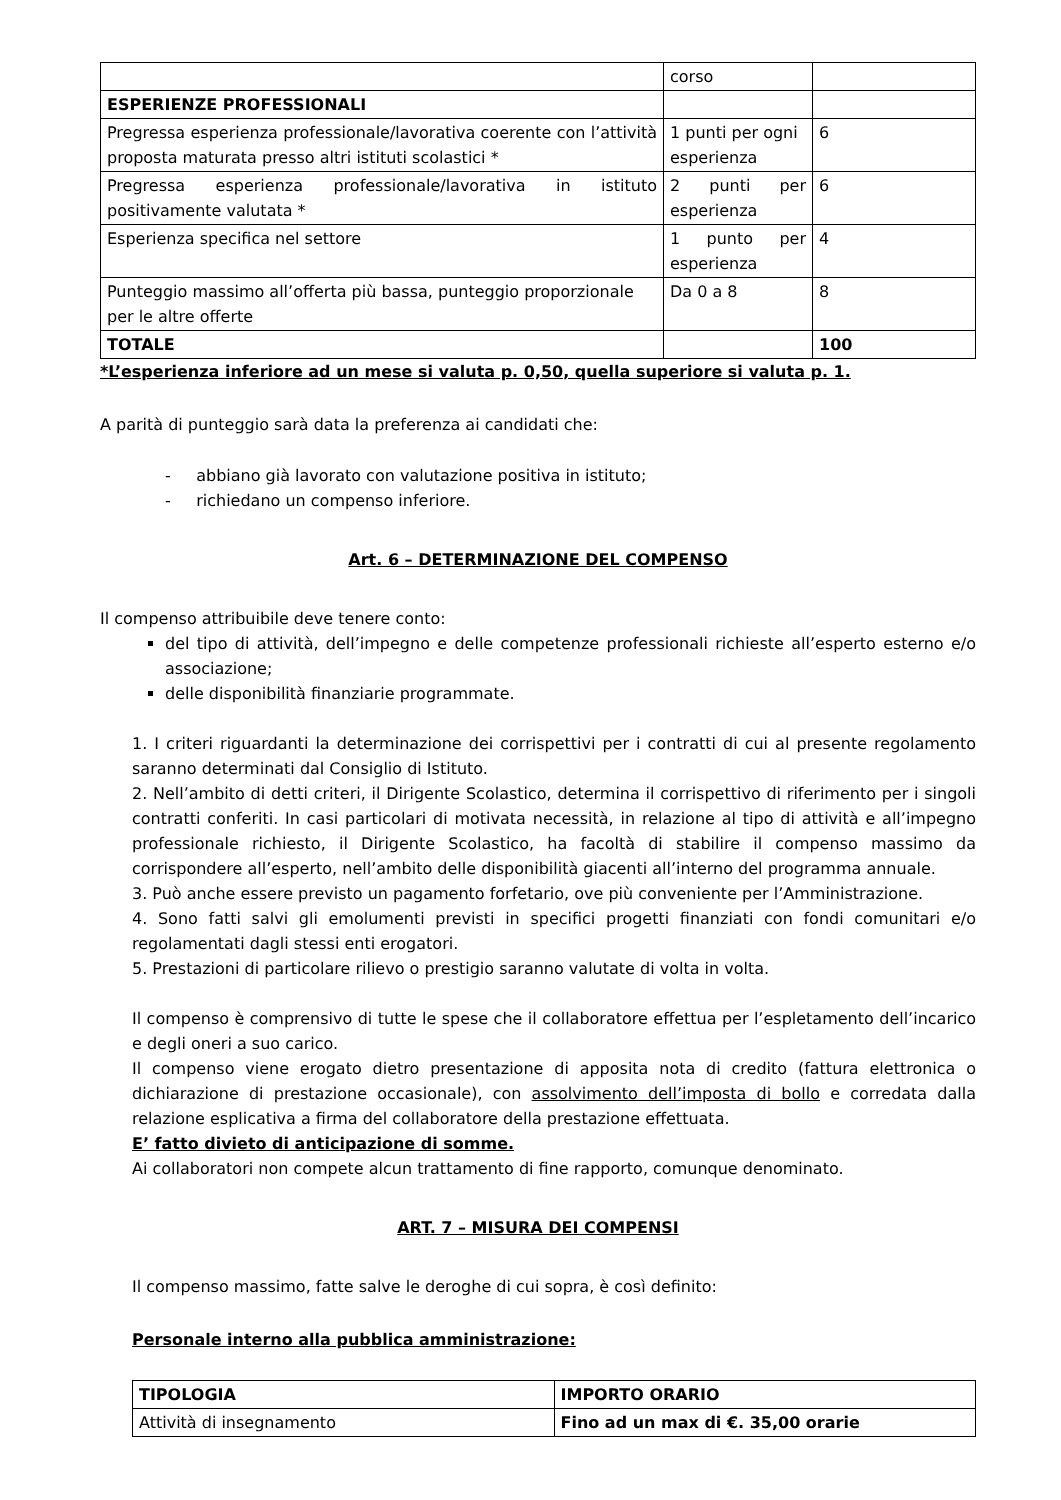| | corso | |
| ESPERIENZE PROFESSIONALI | | |
| Pregressa esperienza professionale/lavorativa coerente con l’attività proposta maturata presso altri istituti scolastici * | 1 punti per ogni esperienza | 6 |
| Pregressa esperienza professionale/lavorativa in istituto positivamente valutata * | 2 punti per esperienza | 6 |
| Esperienza specifica nel settore | 1 punto per esperienza | 4 |
| Punteggio massimo all’offerta più bassa, punteggio proporzionale per le altre offerte | Da 0 a 8 | 8 |
| TOTALE | | 100 |
*L’esperienza inferiore ad un mese si valuta p. 0,50, quella superiore si valuta p. 1.
A parità di punteggio sarà data la preferenza ai candidati che:
- abbiano già lavorato con valutazione positiva in istituto;
- richiedano un compenso inferiore.
Art. 6 – DETERMINAZIONE DEL COMPENSO
Il compenso attribuibile deve tenere conto:
del tipo di attività, dell’impegno e delle competenze professionali richieste all’esperto esterno e/o associazione;
delle disponibilità finanziarie programmate.
1. I criteri riguardanti la determinazione dei corrispettivi per i contratti di cui al presente regolamento saranno determinati dal Consiglio di Istituto.
2. Nell’ambito di detti criteri, il Dirigente Scolastico, determina il corrispettivo di riferimento per i singoli contratti conferiti. In casi particolari di motivata necessità, in relazione al tipo di attività e all’impegno professionale richiesto, il Dirigente Scolastico, ha facoltà di stabilire il compenso massimo da corrispondere all’esperto, nell’ambito delle disponibilità giacenti all’interno del programma annuale.
3. Può anche essere previsto un pagamento forfetario, ove più conveniente per l’Amministrazione.
4. Sono fatti salvi gli emolumenti previsti in specifici progetti finanziati con fondi comunitari e/o regolamentati dagli stessi enti erogatori.
5. Prestazioni di particolare rilievo o prestigio saranno valutate di volta in volta.
Il compenso è comprensivo di tutte le spese che il collaboratore effettua per l’espletamento dell’incarico e degli oneri a suo carico.
Il compenso viene erogato dietro presentazione di apposita nota di credito (fattura elettronica o dichiarazione di prestazione occasionale), con assolvimento dell’imposta di bollo e corredata dalla relazione esplicativa a firma del collaboratore della prestazione effettuata.
E’ fatto divieto di anticipazione di somme.
Ai collaboratori non compete alcun trattamento di fine rapporto, comunque denominato.
ART. 7 – MISURA DEI COMPENSI
Il compenso massimo, fatte salve le deroghe di cui sopra, è così definito:
Personale interno alla pubblica amministrazione:
| TIPOLOGIA | IMPORTO ORARIO |
| --- | --- |
| Attività di insegnamento | Fino ad un max di €. 35,00 orarie |